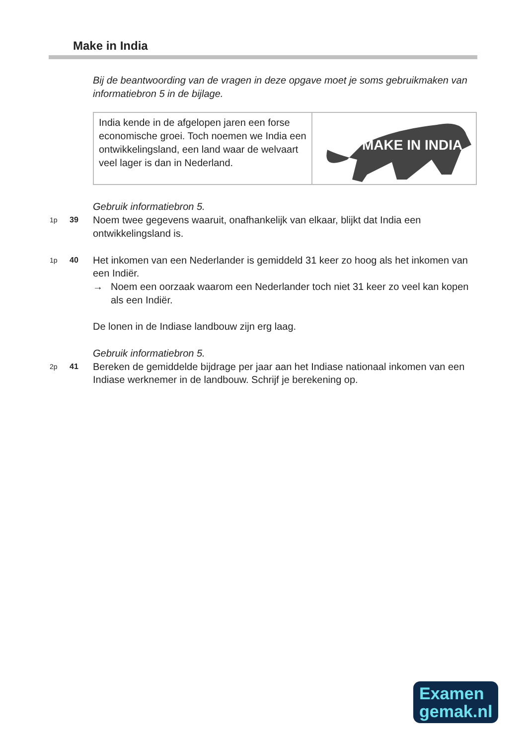Make in India
Bij de beantwoording van de vragen in deze opgave moet je soms gebruikmaken van informatiebron 5 in de bijlage.
India kende in de afgelopen jaren een forse economische groei. Toch noemen we India een ontwikkelingsland, een land waar de welvaart veel lager is dan in Nederland.
MAKE IN INDIA
Gebruik informatiebron 5.
1p 39
Noem twee gegevens waaruit, onafhankelijk van elkaar, blijkt dat India een ontwikkelingsland is.
1p 40
Het inkomen van een Nederlander is gemiddeld 31 keer zo hoog als het inkomen van een Indiër.
→ Noem een oorzaak waarom een Nederlander toch niet 31 keer zo veel kan kopen als een Indiër.
De lonen in de Indiase landbouw zijn erg laag.
Gebruik informatiebron 5.
2p 41
Bereken de gemiddelde bijdrage per jaar aan het Indiase nationaal inkomen van een Indiase werknemer in de landbouw. Schrijf je berekening op.
Examen
gemak.nl